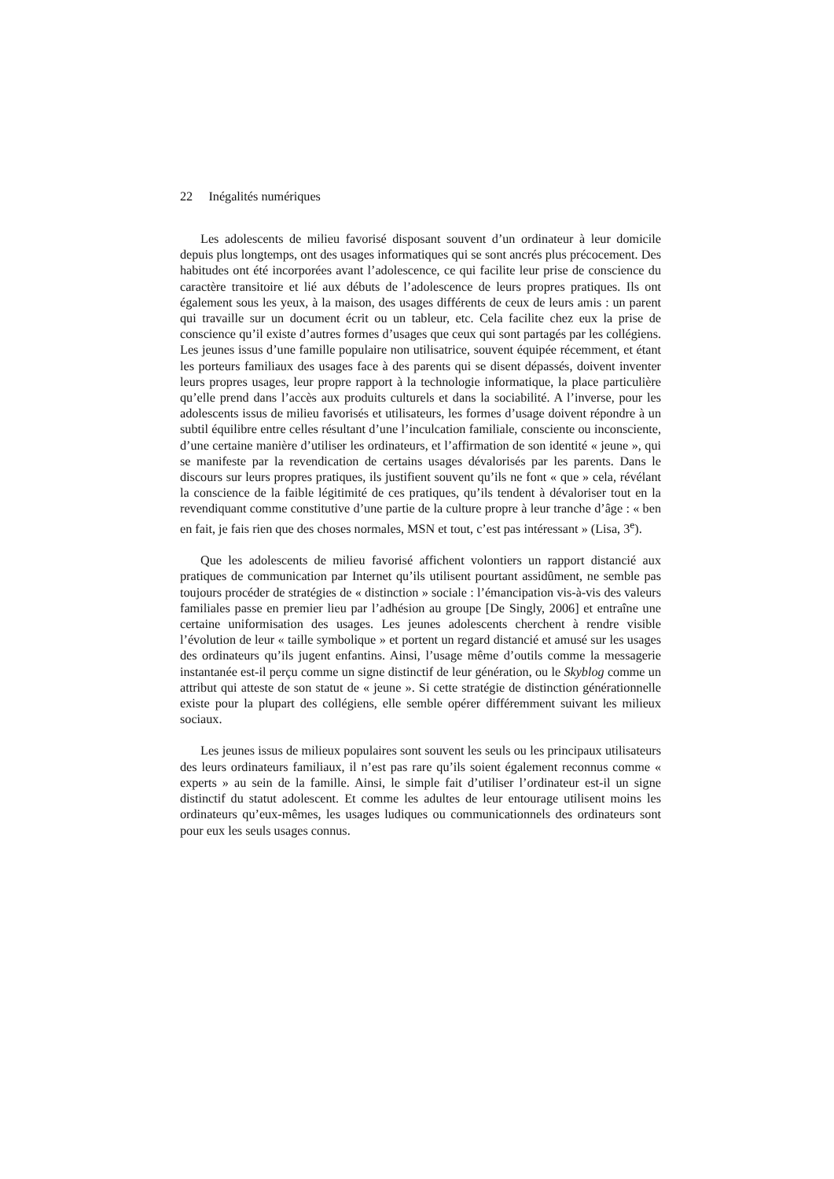22 Inégalités numériques
Les adolescents de milieu favorisé disposant souvent d’un ordinateur à leur domicile depuis plus longtemps, ont des usages informatiques qui se sont ancrés plus précocement. Des habitudes ont été incorporées avant l’adolescence, ce qui facilite leur prise de conscience du caractère transitoire et lié aux débuts de l’adolescence de leurs propres pratiques. Ils ont également sous les yeux, à la maison, des usages différents de ceux de leurs amis : un parent qui travaille sur un document écrit ou un tableur, etc. Cela facilite chez eux la prise de conscience qu’il existe d’autres formes d’usages que ceux qui sont partagés par les collégiens. Les jeunes issus d’une famille populaire non utilisatrice, souvent équipée récemment, et étant les porteurs familiaux des usages face à des parents qui se disent dépassés, doivent inventer leurs propres usages, leur propre rapport à la technologie informatique, la place particulière qu’elle prend dans l’accès aux produits culturels et dans la sociabilité. A l’inverse, pour les adolescents issus de milieu favorisés et utilisateurs, les formes d’usage doivent répondre à un subtil équilibre entre celles résultant d’une l’inculcation familiale, consciente ou inconsciente, d’une certaine manière d’utiliser les ordinateurs, et l’affirmation de son identité « jeune », qui se manifeste par la revendication de certains usages dévalorisés par les parents. Dans le discours sur leurs propres pratiques, ils justifient souvent qu’ils ne font « que » cela, révélant la conscience de la faible légitimité de ces pratiques, qu’ils tendent à dévaloriser tout en la revendiquant comme constitutive d’une partie de la culture propre à leur tranche d’âge : « ben en fait, je fais rien que des choses normales, MSN et tout, c’est pas intéressant » (Lisa, 3<sup>e</sup>).
Que les adolescents de milieu favorisé affichent volontiers un rapport distancié aux pratiques de communication par Internet qu’ils utilisent pourtant assidûment, ne semble pas toujours procéder de stratégies de « distinction » sociale : l’émancipation vis-à-vis des valeurs familiales passe en premier lieu par l’adhésion au groupe [De Singly, 2006] et entraîne une certaine uniformisation des usages. Les jeunes adolescents cherchent à rendre visible l’évolution de leur « taille symbolique » et portent un regard distancié et amusé sur les usages des ordinateurs qu’ils jugent enfantins. Ainsi, l’usage même d’outils comme la messagerie instantanée est-il perçu comme un signe distinctif de leur génération, ou le Skyblog comme un attribut qui atteste de son statut de « jeune ». Si cette stratégie de distinction générationnelle existe pour la plupart des collégiens, elle semble opérer différemment suivant les milieux sociaux.
Les jeunes issus de milieux populaires sont souvent les seuls ou les principaux utilisateurs des leurs ordinateurs familiaux, il n’est pas rare qu’ils soient également reconnus comme « experts » au sein de la famille. Ainsi, le simple fait d’utiliser l’ordinateur est-il un signe distinctif du statut adolescent. Et comme les adultes de leur entourage utilisent moins les ordinateurs qu’eux-mêmes, les usages ludiques ou communicationnels des ordinateurs sont pour eux les seuls usages connus.